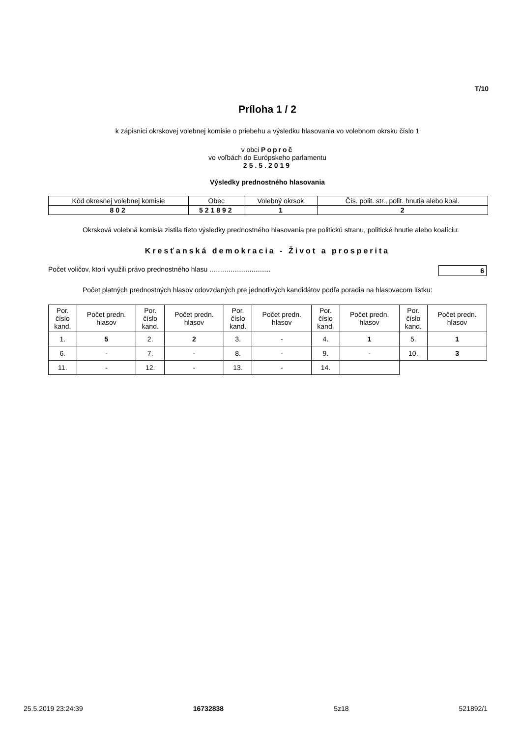T/10
Príloha 1 / 2
k zápisnici okrskovej volebnej komisie o priebehu a výsledku hlasovania vo volebnom okrsku číslo 1
v obci Poproč
vo voľbách do Európskeho parlamentu
25.5.2019
Výsledky prednostného hlasovania
| Kód okresnej volebnej komisie | Obec | Volebný okrsok | Čís. polit. str., polit. hnutia alebo koal. |
| --- | --- | --- | --- |
| 802 | 521892 | 1 | 2 |
Okrsková volebná komisia zistila tieto výsledky prednostného hlasovania pre politickú stranu, politické hnutie alebo koalíciu:
Kresťanská demokracia - Život a prosperita
Počet voličov, ktorí využili právo prednostného hlasu ................................ 6
Počet platných prednostných hlasov odovzdaných pre jednotlivých kandidátov podľa poradia na hlasovacom lístku:
| Por. číslo kand. | Počet predn. hlasov | Por. číslo kand. | Počet predn. hlasov | Por. číslo kand. | Počet predn. hlasov | Por. číslo kand. | Počet predn. hlasov | Por. číslo kand. | Počet predn. hlasov |
| --- | --- | --- | --- | --- | --- | --- | --- | --- | --- |
| 1. | 5 | 2. | 2 | 3. | - | 4. | 1 | 5. | 1 |
| 6. | - | 7. | - | 8. | - | 9. | - | 10. | 3 |
| 11. | - | 12. | - | 13. | - | 14. | | | |
25.5.2019 23:24:39 16732838 5z18 521892/1